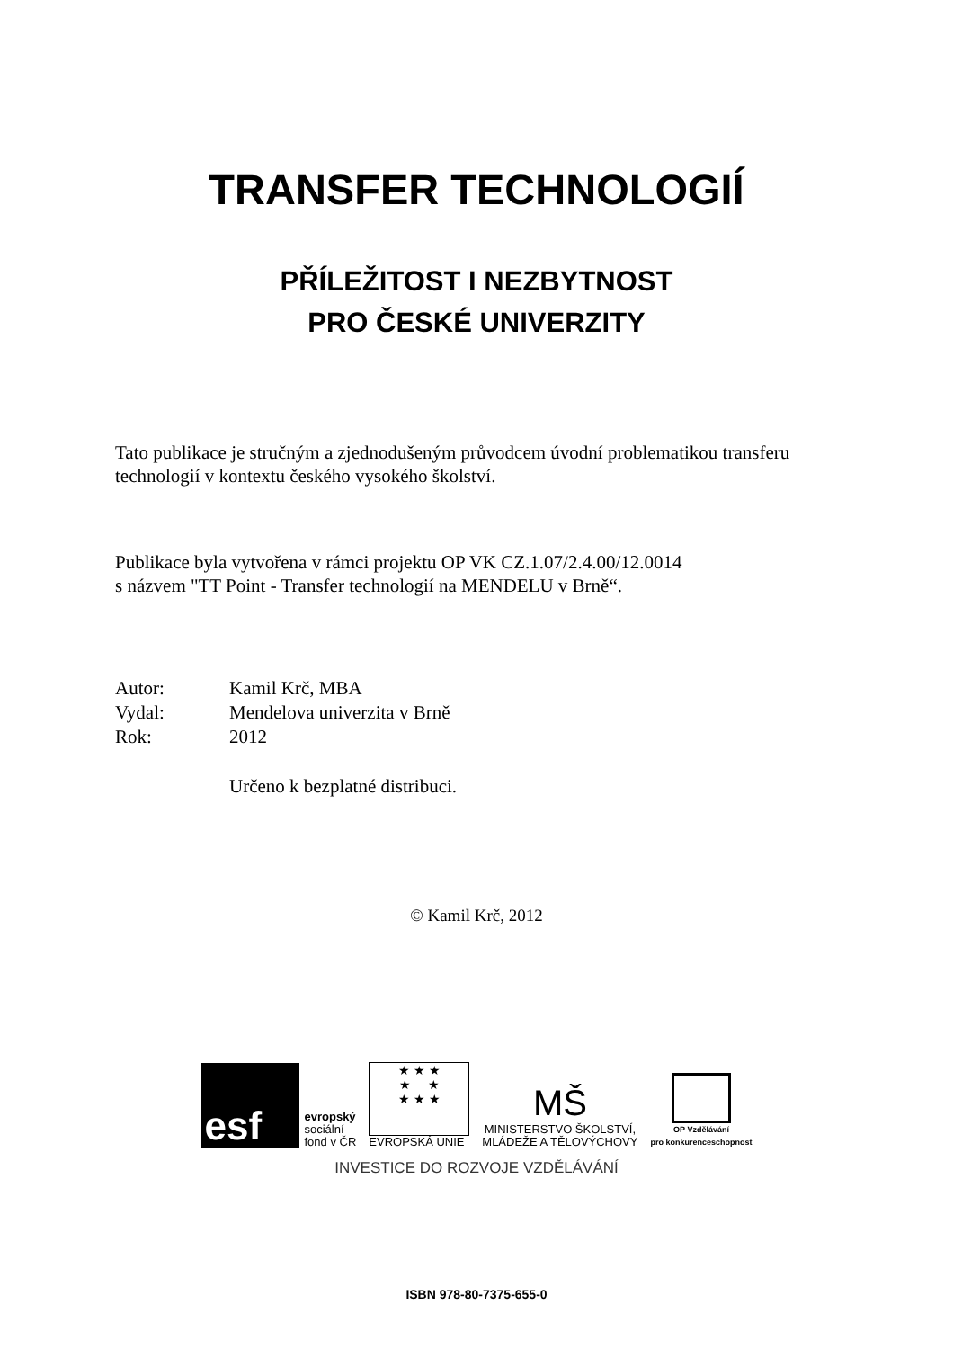TRANSFER TECHNOLOGIÍ
PŘÍLEŽITOST I NEZBYTNOST
PRO ČESKÉ UNIVERZITY
Tato publikace je stručným a zjednodušeným průvodcem úvodní problematikou transferu technologií v kontextu českého vysokého školství.
Publikace byla vytvořena v rámci projektu OP VK CZ.1.07/2.4.00/12.0014
s názvem "TT Point - Transfer technologií na MENDELU v Brně“.
Autor: Kamil Krč, MBA
Vydal: Mendelova univerzita v Brně
Rok: 2012
Určeno k bezplatné distribuci.
© Kamil Krč, 2012
esf
evropský
sociální
fond v ČR
★ ★ ★
★ ★
★ ★ ★
EVROPSKÁ UNIE
MŠ
MINISTERSTVO ŠKOLSTVÍ,
MLÁDEŽE A TĚLOVÝCHOVY
OP Vzdělávání
pro konkurenceschopnost
INVESTICE DO ROZVOJE VZDĚLÁVÁNÍ
ISBN 978-80-7375-655-0